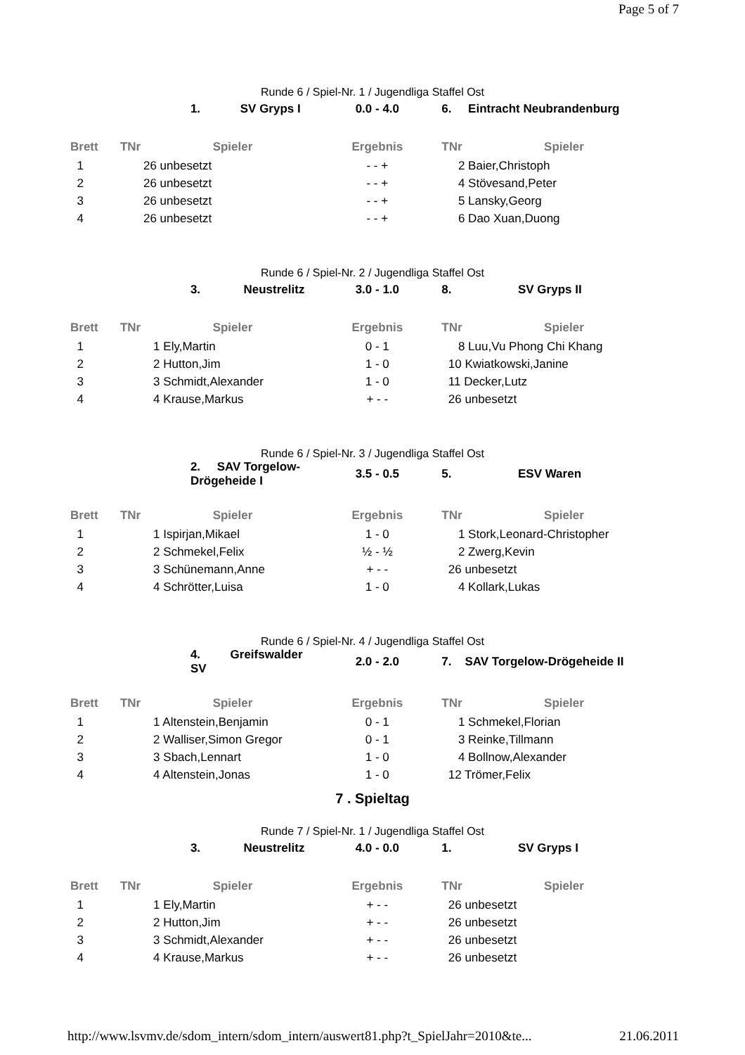Page 5 of 7
Runde 6 / Spiel-Nr. 1 / Jugendliga Staffel Ost
| | 1. SV Gryps I | | 0.0 - 4.0 | 6. Eintracht Neubrandenburg | |
| Brett | TNr | Spieler | Ergebnis | TNr | Spieler |
| 1 | 26 unbesetzt | | - - + | 2 Baier,Christoph | |
| 2 | 26 unbesetzt | | - - + | 4 Stövesand,Peter | |
| 3 | 26 unbesetzt | | - - + | 5 Lansky,Georg | |
| 4 | 26 unbesetzt | | - - + | 6 Dao Xuan,Duong | |
Runde 6 / Spiel-Nr. 2 / Jugendliga Staffel Ost
| | 3. Neustrelitz | | 3.0 - 1.0 | 8. SV Gryps II | |
| Brett | TNr | Spieler | Ergebnis | TNr | Spieler |
| 1 | 1 Ely,Martin | | 0 - 1 | 8 Luu,Vu Phong Chi Khang | |
| 2 | 2 Hutton,Jim | | 1 - 0 | 10 Kwiatkowski,Janine | |
| 3 | 3 Schmidt,Alexander | | 1 - 0 | 11 Decker,Lutz | |
| 4 | 4 Krause,Markus | | + - - | 26 unbesetzt | |
Runde 6 / Spiel-Nr. 3 / Jugendliga Staffel Ost
| | 2. SAV Torgelow-Drögeheide I | | 3.5 - 0.5 | 5. ESV Waren | |
| Brett | TNr | Spieler | Ergebnis | TNr | Spieler |
| 1 | 1 Ispirjan,Mikael | | 1 - 0 | 1 Stork,Leonard-Christopher | |
| 2 | 2 Schmekel,Felix | | ½ - ½ | 2 Zwerg,Kevin | |
| 3 | 3 Schünemann,Anne | | + - - | 26 unbesetzt | |
| 4 | 4 Schrötter,Luisa | | 1 - 0 | 4 Kollark,Lukas | |
Runde 6 / Spiel-Nr. 4 / Jugendliga Staffel Ost
| | 4. Greifswalder SV | | 2.0 - 2.0 | 7. SAV Torgelow-Drögeheide II | |
| Brett | TNr | Spieler | Ergebnis | TNr | Spieler |
| 1 | 1 Altenstein,Benjamin | | 0 - 1 | 1 Schmekel,Florian | |
| 2 | 2 Walliser,Simon Gregor | | 0 - 1 | 3 Reinke,Tillmann | |
| 3 | 3 Sbach,Lennart | | 1 - 0 | 4 Bollnow,Alexander | |
| 4 | 4 Altenstein,Jonas | | 1 - 0 | 12 Trömer,Felix | |
7 . Spieltag
Runde 7 / Spiel-Nr. 1 / Jugendliga Staffel Ost
| | 3. Neustrelitz | | 4.0 - 0.0 | 1. SV Gryps I | |
| Brett | TNr | Spieler | Ergebnis | TNr | Spieler |
| 1 | 1 Ely,Martin | | + - - | 26 unbesetzt | |
| 2 | 2 Hutton,Jim | | + - - | 26 unbesetzt | |
| 3 | 3 Schmidt,Alexander | | + - - | 26 unbesetzt | |
| 4 | 4 Krause,Markus | | + - - | 26 unbesetzt | |
http://www.lsvmv.de/sdom_intern/sdom_intern/auswert81.php?t_SpielJahr=2010&te... 21.06.2011